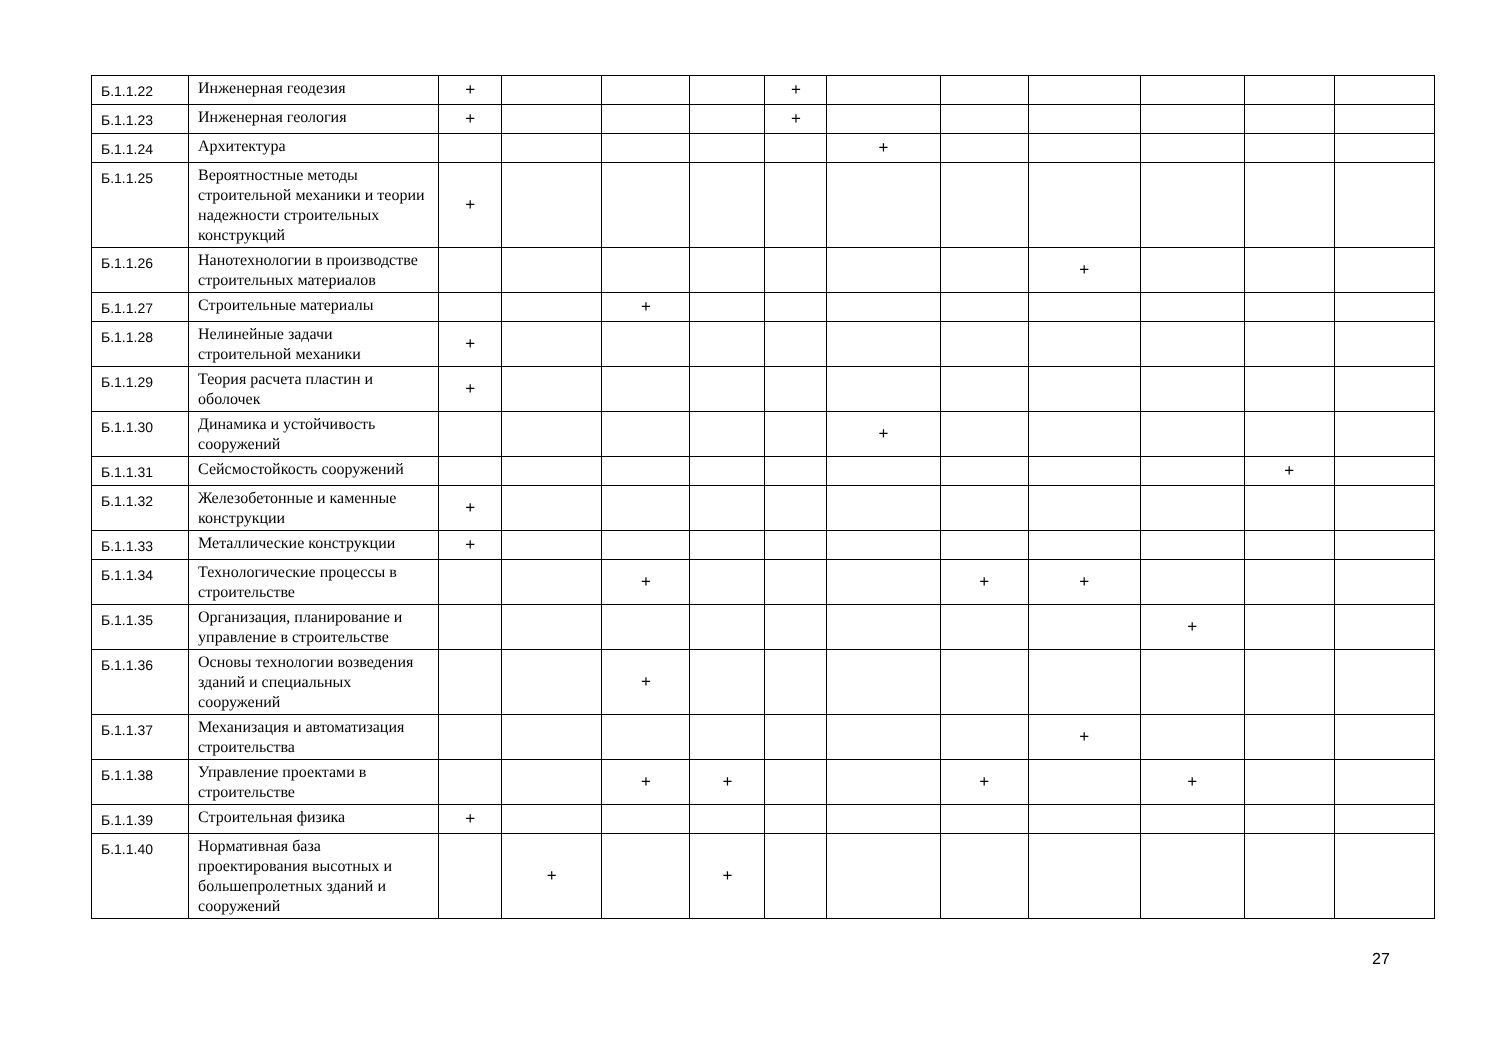| Б.1.1.22 | Инженерная геодезия | + | | | | + | | | | | | |
| Б.1.1.23 | Инженерная геология | + | | | | + | | | | | | |
| Б.1.1.24 | Архитектура | | | | | | + | | | | | |
| Б.1.1.25 | Вероятностные методы строительной механики и теории надежности строительных конструкций | + | | | | | | | | | | |
| Б.1.1.26 | Нанотехнологии в производстве строительных материалов | | | | | | | | + | | | |
| Б.1.1.27 | Строительные материалы | | | + | | | | | | | | |
| Б.1.1.28 | Нелинейные задачи строительной механики | + | | | | | | | | | | |
| Б.1.1.29 | Теория расчета пластин и оболочек | + | | | | | | | | | | |
| Б.1.1.30 | Динамика и устойчивость сооружений | | | | | | + | | | | | |
| Б.1.1.31 | Сейсмостойкость сооружений | | | | | | | | | | + | |
| Б.1.1.32 | Железобетонные и каменные конструкции | + | | | | | | | | | | |
| Б.1.1.33 | Металлические конструкции | + | | | | | | | | | | |
| Б.1.1.34 | Технологические процессы в строительстве | | | + | | | | + | + | | | |
| Б.1.1.35 | Организация, планирование и управление в строительстве | | | | | | | | | + | | |
| Б.1.1.36 | Основы технологии возведения зданий и специальных сооружений | | | + | | | | | | | | |
| Б.1.1.37 | Механизация и автоматизация строительства | | | | | | | | + | | | |
| Б.1.1.38 | Управление проектами в строительстве | | | + | + | | | + | | + | | |
| Б.1.1.39 | Строительная физика | + | | | | | | | | | | |
| Б.1.1.40 | Нормативная база проектирования высотных и большепролетных зданий и сооружений | | + | | + | | | | | | | |
27